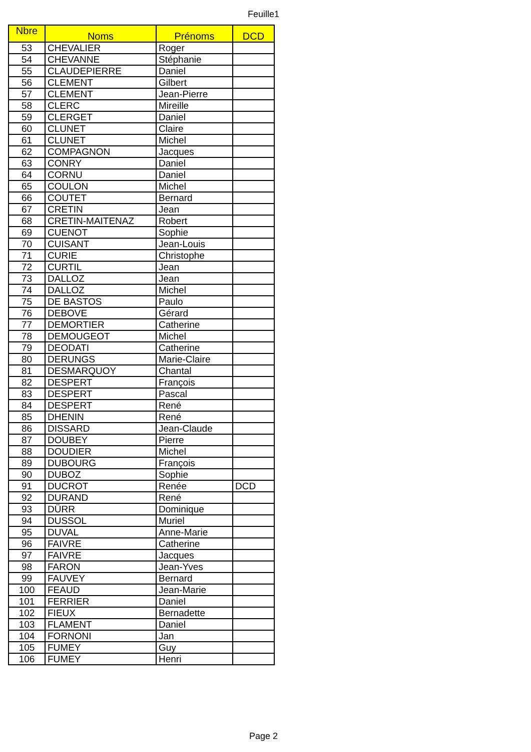Feuille1
| Nbre | Noms | Prénoms | DCD |
| --- | --- | --- | --- |
| 53 | CHEVALIER | Roger | |
| 54 | CHEVANNE | Stéphanie | |
| 55 | CLAUDEPIERRE | Daniel | |
| 56 | CLEMENT | Gilbert | |
| 57 | CLEMENT | Jean-Pierre | |
| 58 | CLERC | Mireille | |
| 59 | CLERGET | Daniel | |
| 60 | CLUNET | Claire | |
| 61 | CLUNET | Michel | |
| 62 | COMPAGNON | Jacques | |
| 63 | CONRY | Daniel | |
| 64 | CORNU | Daniel | |
| 65 | COULON | Michel | |
| 66 | COUTET | Bernard | |
| 67 | CRETIN | Jean | |
| 68 | CRETIN-MAITENAZ | Robert | |
| 69 | CUENOT | Sophie | |
| 70 | CUISANT | Jean-Louis | |
| 71 | CURIE | Christophe | |
| 72 | CURTIL | Jean | |
| 73 | DALLOZ | Jean | |
| 74 | DALLOZ | Michel | |
| 75 | DE BASTOS | Paulo | |
| 76 | DEBOVE | Gérard | |
| 77 | DEMORTIER | Catherine | |
| 78 | DEMOUGEOT | Michel | |
| 79 | DEODATI | Catherine | |
| 80 | DERUNGS | Marie-Claire | |
| 81 | DESMARQUOY | Chantal | |
| 82 | DESPERT | François | |
| 83 | DESPERT | Pascal | |
| 84 | DESPERT | René | |
| 85 | DHENIN | René | |
| 86 | DISSARD | Jean-Claude | |
| 87 | DOUBEY | Pierre | |
| 88 | DOUDIER | Michel | |
| 89 | DUBOURG | François | |
| 90 | DUBOZ | Sophie | |
| 91 | DUCROT | Renée | DCD |
| 92 | DURAND | René | |
| 93 | DÜRR | Dominique | |
| 94 | DUSSOL | Muriel | |
| 95 | DUVAL | Anne-Marie | |
| 96 | FAIVRE | Catherine | |
| 97 | FAIVRE | Jacques | |
| 98 | FARON | Jean-Yves | |
| 99 | FAUVEY | Bernard | |
| 100 | FEAUD | Jean-Marie | |
| 101 | FERRIER | Daniel | |
| 102 | FIEUX | Bernadette | |
| 103 | FLAMENT | Daniel | |
| 104 | FORNONI | Jan | |
| 105 | FUMEY | Guy | |
| 106 | FUMEY | Henri | |
Page 2